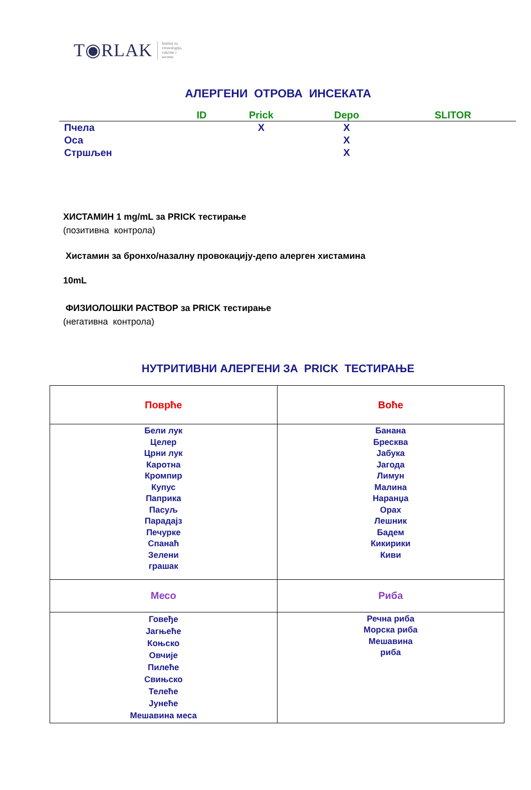T◉RLAK Institut za
virusologiju,
vakcine i
serume
АЛЕРГЕНИ ОТРОВА ИНСЕКАТА
| | ID | Prick | Depo | SLITOR |
| --- | --- | --- | --- | --- |
| Пчела | | X | X | |
| Оса | | | X | |
| Стршљен | | | X | |
ХИСТАМИН 1 mg/mL за PRICK тестирање
(позитивна контрола)
Хистамин за бронхо/назалну провокацију-депо алерген хистамина
10mL
ФИЗИОЛОШКИ РАСТВОР за PRICK тестирање
(негативна контрола)
НУТРИТИВНИ АЛЕРГЕНИ ЗА PRICK ТЕСТИРАЊЕ
| Поврће | Воће |
| Бели лук Целер Црни лук Каротна Кромпир Купус Паприка Пасуљ Парадајз Печурке Спанаћ Зелени грашак | Банана Бресква Јабука Јагода Лимун Малина Наранџа Орах Лешник Бадем Кикирики Киви |
| Месо | Риба |
| Говеђе Јагњеће Коњско Овчије Пилеће Свињско Телеће Јунеће Мешавина меса | Речна риба Морска риба Мешавина риба |